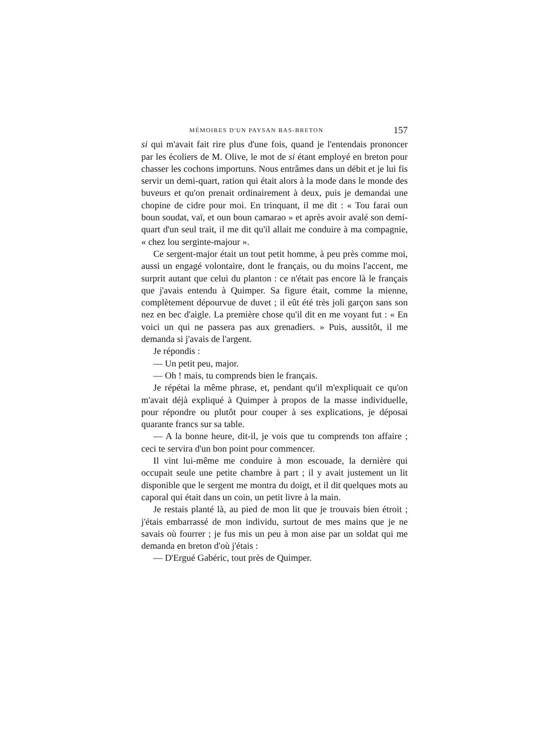MÉMOIRES D'UN PAYSAN BAS-BRETON 157
si qui m'avait fait rire plus d'une fois, quand je l'entendais prononcer par les écoliers de M. Olive, le mot de si étant employé en breton pour chasser les cochons importuns. Nous entrâmes dans un débit et je lui fis servir un demi-quart, ration qui était alors à la mode dans le monde des buveurs et qu'on prenait ordinairement à deux, puis je demandai une chopine de cidre pour moi. En trinquant, il me dit : « Tou farai oun boun soudat, vaï, et oun boun camarao » et après avoir avalé son demi-quart d'un seul trait, il me dit qu'il allait me conduire à ma compagnie, « chez lou serginte-majour ».
Ce sergent-major était un tout petit homme, à peu près comme moi, aussi un engagé volontaire, dont le français, ou du moins l'accent, me surprit autant que celui du planton : ce n'était pas encore là le français que j'avais entendu à Quimper. Sa figure était, comme la mienne, complètement dépourvue de duvet ; il eût été très joli garçon sans son nez en bec d'aigle. La première chose qu'il dit en me voyant fut : « En voici un qui ne passera pas aux grenadiers. » Puis, aussitôt, il me demanda si j'avais de l'argent.
Je répondis :
— Un petit peu, major.
— Oh ! mais, tu comprends bien le français.
Je répétai la même phrase, et, pendant qu'il m'expliquait ce qu'on m'avait déjà expliqué à Quimper à propos de la masse individuelle, pour répondre ou plutôt pour couper à ses explications, je déposai quarante francs sur sa table.
— A la bonne heure, dit-il, je vois que tu comprends ton affaire ; ceci te servira d'un bon point pour commencer.
Il vint lui-même me conduire à mon escouade, la dernière qui occupait seule une petite chambre à part ; il y avait justement un lit disponible que le sergent me montra du doigt, et il dit quelques mots au caporal qui était dans un coin, un petit livre à la main.
Je restais planté là, au pied de mon lit que je trouvais bien étroit ; j'étais embarrassé de mon individu, surtout de mes mains que je ne savais où fourrer ; je fus mis un peu à mon aise par un soldat qui me demanda en breton d'où j'étais :
— D'Ergué Gabéric, tout près de Quimper.